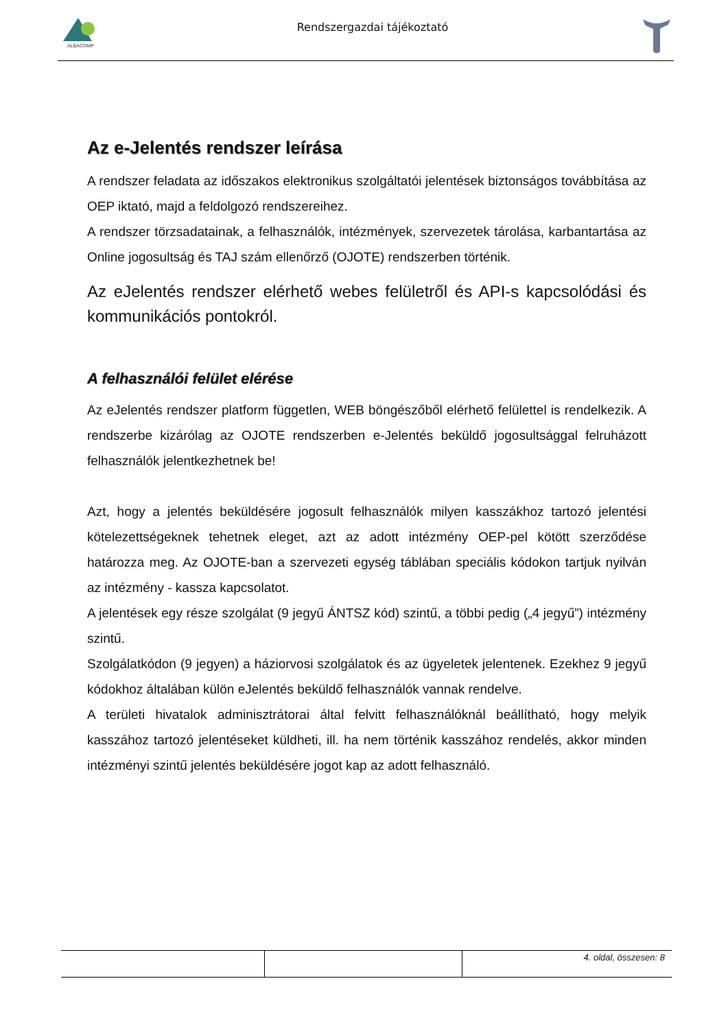ALBACOMP
Rendszergazdai tájékoztató
Az e-Jelentés rendszer leírása
A rendszer feladata az időszakos elektronikus szolgáltatói jelentések biztonságos továbbítása az OEP iktató, majd a feldolgozó rendszereihez.
A rendszer törzsadatainak, a felhasználók, intézmények, szervezetek tárolása, karbantartása az Online jogosultság és TAJ szám ellenőrző (OJOTE) rendszerben történik.
Az eJelentés rendszer elérhető webes felületről és API-s kapcsolódási és kommunikációs pontokról.
A felhasználói felület elérése
Az eJelentés rendszer platform független, WEB böngészőből elérhető felülettel is rendelkezik. A rendszerbe kizárólag az OJOTE rendszerben e-Jelentés beküldő jogosultsággal felruházott felhasználók jelentkezhetnek be!
Azt, hogy a jelentés beküldésére jogosult felhasználók milyen kasszákhoz tartozó jelentési kötelezettségeknek tehetnek eleget, azt az adott intézmény OEP-pel kötött szerződése határozza meg. Az OJOTE-ban a szervezeti egység táblában speciális kódokon tartjuk nyilván az intézmény - kassza kapcsolatot.
A jelentések egy része szolgálat (9 jegyű ÁNTSZ kód) szintű, a többi pedig („4 jegyű”) intézmény szintű.
Szolgálatkódon (9 jegyen) a háziorvosi szolgálatok és az ügyeletek jelentenek. Ezekhez 9 jegyű kódokhoz általában külön eJelentés beküldő felhasználók vannak rendelve.
A területi hivatalok adminisztrátorai által felvitt felhasználóknál beállítható, hogy melyik kasszához tartozó jelentéseket küldheti, ill. ha nem történik kasszához rendelés, akkor minden intézményi szintű jelentés beküldésére jogot kap az adott felhasználó.
4. oldal, összesen: 8